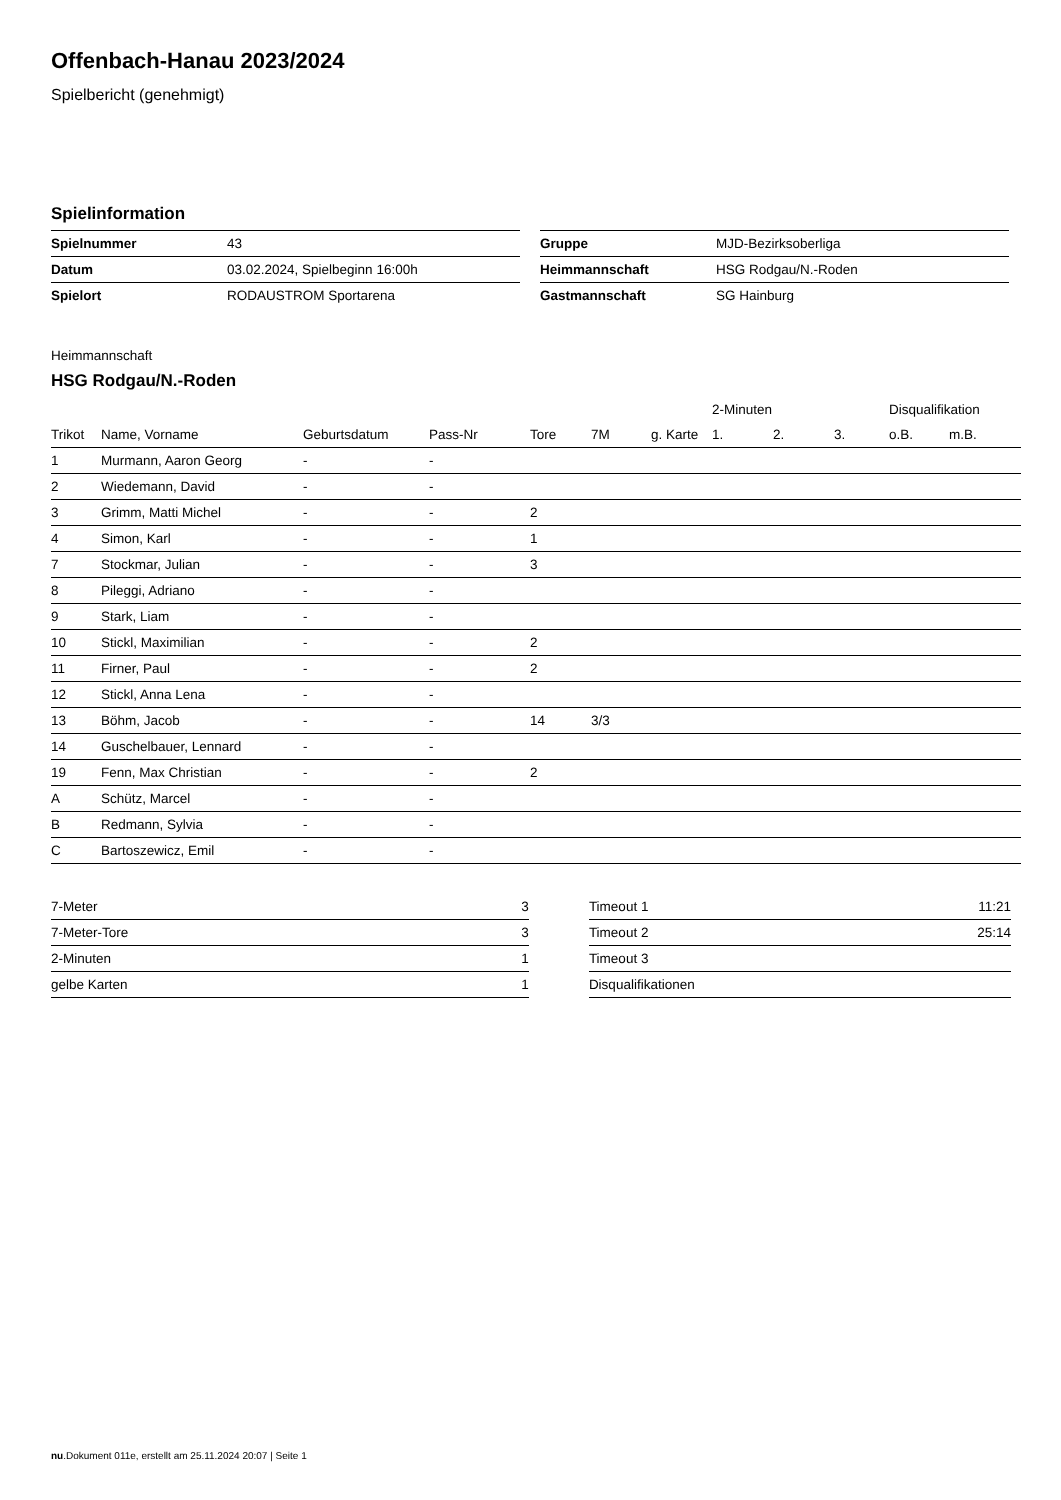Offenbach-Hanau 2023/2024
Spielbericht (genehmigt)
Spielinformation
| Spielnummer | 43 |
| Datum | 03.02.2024, Spielbeginn 16:00h |
| Spielort | RODAUSTROM Sportarena |
| Gruppe | MJD-Bezirksoberliga |
| Heimmannschaft | HSG Rodgau/N.-Roden |
| Gastmannschaft | SG Hainburg |
Heimmannschaft
HSG Rodgau/N.-Roden
| | | | | | | | 2-Minuten | | | Disqualifikation | |
| --- | --- | --- | --- | --- | --- | --- | --- | --- | --- | --- | --- |
| Trikot | Name, Vorname | Geburtsdatum | Pass-Nr | Tore | 7M | g. Karte | 1. | 2. | 3. | o.B. | m.B. |
| 1 | Murmann, Aaron Georg | - | - | | | | | | | | |
| 2 | Wiedemann, David | - | - | | | | | | | | |
| 3 | Grimm, Matti Michel | - | - | 2 | | | | | | | |
| 4 | Simon, Karl | - | - | 1 | | | | | | | |
| 7 | Stockmar, Julian | - | - | 3 | | | | | | | |
| 8 | Pileggi, Adriano | - | - | | | | | | | | |
| 9 | Stark, Liam | - | - | | | | | | | | |
| 10 | Stickl, Maximilian | - | - | 2 | | | | | | | |
| 11 | Firner, Paul | - | - | 2 | | | | | | | |
| 12 | Stickl, Anna Lena | - | - | | | | | | | | |
| 13 | Böhm, Jacob | - | - | 14 | 3/3 | | | | | | |
| 14 | Guschelbauer, Lennard | - | - | | | | | | | | |
| 19 | Fenn, Max Christian | - | - | 2 | | | | | | | |
| A | Schütz, Marcel | - | - | | | | | | | | |
| B | Redmann, Sylvia | - | - | | | | | | | | |
| C | Bartoszewicz, Emil | - | - | | | | | | | | |
| 7-Meter | 3 |
| 7-Meter-Tore | 3 |
| 2-Minuten | 1 |
| gelbe Karten | 1 |
| Timeout 1 | 11:21 |
| Timeout 2 | 25:14 |
| Timeout 3 | |
| Disqualifikationen | |
nu.Dokument 011e, erstellt am 25.11.2024 20:07 | Seite 1